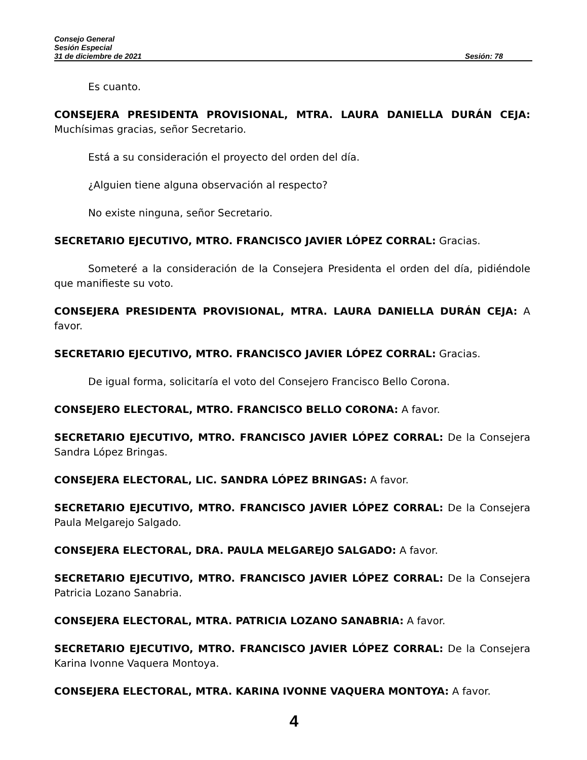Consejo General
Sesión Especial
31 de diciembre de 2021 Sesión: 78
Es cuanto.
CONSEJERA PRESIDENTA PROVISIONAL, MTRA. LAURA DANIELLA DURÁN CEJA: Muchísimas gracias, señor Secretario.
Está a su consideración el proyecto del orden del día.
¿Alguien tiene alguna observación al respecto?
No existe ninguna, señor Secretario.
SECRETARIO EJECUTIVO, MTRO. FRANCISCO JAVIER LÓPEZ CORRAL: Gracias.
Someteré a la consideración de la Consejera Presidenta el orden del día, pidiéndole que manifieste su voto.
CONSEJERA PRESIDENTA PROVISIONAL, MTRA. LAURA DANIELLA DURÁN CEJA: A favor.
SECRETARIO EJECUTIVO, MTRO. FRANCISCO JAVIER LÓPEZ CORRAL: Gracias.
De igual forma, solicitaría el voto del Consejero Francisco Bello Corona.
CONSEJERO ELECTORAL, MTRO. FRANCISCO BELLO CORONA: A favor.
SECRETARIO EJECUTIVO, MTRO. FRANCISCO JAVIER LÓPEZ CORRAL: De la Consejera Sandra López Bringas.
CONSEJERA ELECTORAL, LIC. SANDRA LÓPEZ BRINGAS: A favor.
SECRETARIO EJECUTIVO, MTRO. FRANCISCO JAVIER LÓPEZ CORRAL: De la Consejera Paula Melgarejo Salgado.
CONSEJERA ELECTORAL, DRA. PAULA MELGAREJO SALGADO: A favor.
SECRETARIO EJECUTIVO, MTRO. FRANCISCO JAVIER LÓPEZ CORRAL: De la Consejera Patricia Lozano Sanabria.
CONSEJERA ELECTORAL, MTRA. PATRICIA LOZANO SANABRIA: A favor.
SECRETARIO EJECUTIVO, MTRO. FRANCISCO JAVIER LÓPEZ CORRAL: De la Consejera Karina Ivonne Vaquera Montoya.
CONSEJERA ELECTORAL, MTRA. KARINA IVONNE VAQUERA MONTOYA: A favor.
4